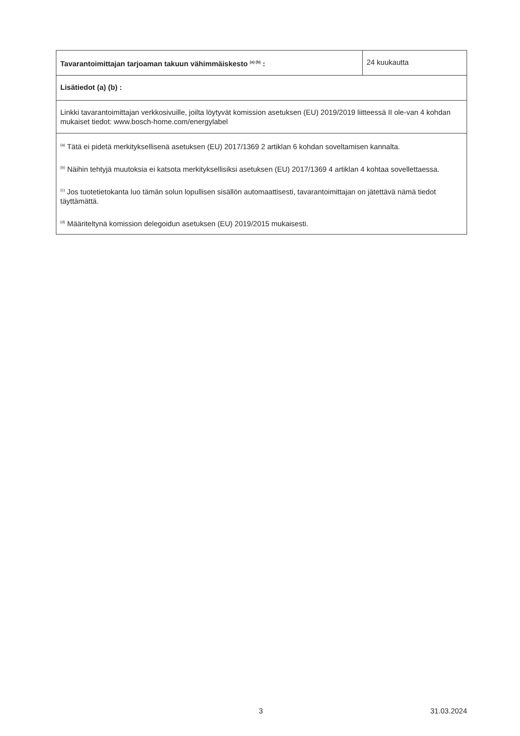| Tavarantoimittajan tarjoaman takuun vähimmäiskesto <sup>(a) (b)</sup> : | 24 kuukautta |
| Lisätiedot (a) (b) : | |
| Linkki tavarantoimittajan verkkosivuille, joilta löytyvät komission asetuksen (EU) 2019/2019 liitteessä II ole-van 4 kohdan mukaiset tiedot: www.bosch-home.com/energylabel | |
| <sup>(a)</sup> Tätä ei pidetä merkityksellisenä asetuksen (EU) 2017/1369 2 artiklan 6 kohdan soveltamisen kannalta. <sup>(b)</sup> Näihin tehtyjä muutoksia ei katsota merkityksellisiksi asetuksen (EU) 2017/1369 4 artiklan 4 kohtaa sovellettaessa. <sup>(c)</sup> Jos tuotetietokanta luo tämän solun lopullisen sisällön automaattisesti, tavarantoimittajan on jätettävä nämä tiedot täyttämättä. <sup>(d)</sup> Määriteltynä komission delegoidun asetuksen (EU) 2019/2015 mukaisesti. | |
3 31.03.2024